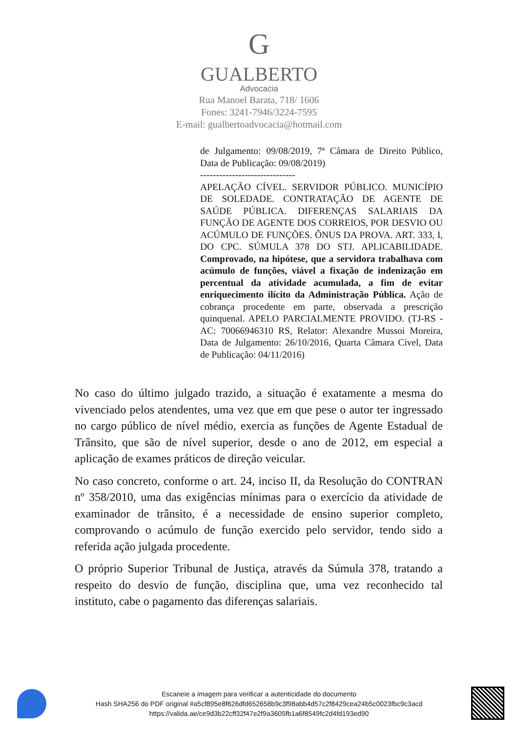G
GUALBERTO
Advocacia
Rua Manoel Barata, 718/ 1606
Fones: 3241-7946/3224-7595
E-mail: gualbertoadvocacia@hotmail.com
de Julgamento: 09/08/2019, 7ª Câmara de Direito Público, Data de Publicação: 09/08/2019)
------------------------------
APELAÇÃO CÍVEL. SERVIDOR PÚBLICO. MUNICÍPIO DE SOLEDADE. CONTRATAÇÃO DE AGENTE DE SAÚDE PÚBLICA. DIFERENÇAS SALARIAIS DA FUNÇÃO DE AGENTE DOS CORREIOS, POR DESVIO OU ACÚMULO DE FUNÇÕES. ÔNUS DA PROVA. ART. 333, I, DO CPC. SÚMULA 378 DO STJ. APLICABILIDADE. Comprovado, na hipótese, que a servidora trabalhava com acúmulo de funções, viável a fixação de indenização em percentual da atividade acumulada, a fim de evitar enriquecimento ilícito da Administração Pública. Ação de cobrança procedente em parte, observada a prescrição quinquenal. APELO PARCIALMENTE PROVIDO. (TJ-RS - AC: 70066946310 RS, Relator: Alexandre Mussoi Moreira, Data de Julgamento: 26/10/2016, Quarta Câmara Cível, Data de Publicação: 04/11/2016)
No caso do último julgado trazido, a situação é exatamente a mesma do vivenciado pelos atendentes, uma vez que em que pese o autor ter ingressado no cargo público de nível médio, exercia as funções de Agente Estadual de Trânsito, que são de nível superior, desde o ano de 2012, em especial a aplicação de exames práticos de direção veicular.
No caso concreto, conforme o art. 24, inciso II, da Resolução do CONTRAN nº 358/2010, uma das exigências mínimas para o exercício da atividade de examinador de trânsito, é a necessidade de ensino superior completo, comprovando o acúmulo de função exercido pelo servidor, tendo sido a referida ação julgada procedente.
O próprio Superior Tribunal de Justiça, através da Súmula 378, tratando a respeito do desvio de função, disciplina que, uma vez reconhecido tal instituto, cabe o pagamento das diferenças salariais.
Escaneie a imagem para verificar a autenticidade do documento
Hash SHA256 do PDF original #a5cf895e8f626dfd652658b9c3f98abb4d57c2f8429cea24b5c0023fbc9c3acd
https://valida.ae/ce9d3b22cff32f47e2f9a3605fb1a6f8549fc2d4fd193ed90